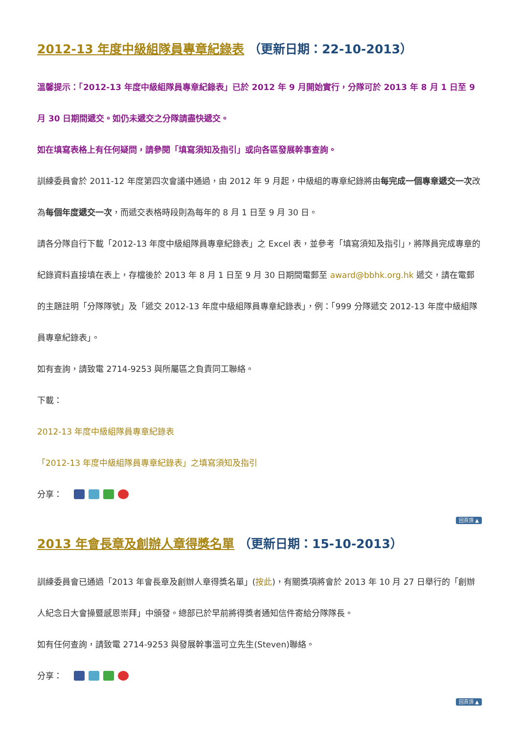2012-13 年度中級組隊員專章紀錄表 （更新日期：22-10-2013）
溫馨提示：「2012-13 年度中級組隊員專章紀錄表」已於 2012 年 9 月開始實行，分隊可於 2013 年 8 月 1 日至 9 月 30 日期間遞交。如仍未遞交之分隊請盡快遞交。
如在填寫表格上有任何疑問，請參閱「填寫須知及指引」或向各區發展幹事查詢。
訓練委員會於 2011-12 年度第四次會議中通過，由 2012 年 9 月起，中級組的專章紀錄將由每完成一個專章遞交一次改為每個年度遞交一次，而遞交表格時段則為每年的 8 月 1 日至 9 月 30 日。
請各分隊自行下載「2012-13 年度中級組隊員專章紀錄表」之 Excel 表，並參考「填寫須知及指引」，將隊員完成專章的紀錄資料直接填在表上，存檔後於 2013 年 8 月 1 日至 9 月 30 日期間電郵至 award@bbhk.org.hk 遞交，請在電郵的主題註明「分隊隊號」及「遞交 2012-13 年度中級組隊員專章紀錄表」，例：「999 分隊遞交 2012-13 年度中級組隊員專章紀錄表」。
如有查詢，請致電 2714-9253 與所屬區之負責同工聯絡。
下載：
2012-13 年度中級組隊員專章紀錄表
「2012-13 年度中級組隊員專章紀錄表」之填寫須知及指引
分享：
回頁頂 ▲
2013 年會長章及創辦人章得獎名單 （更新日期：15-10-2013）
訓練委員會已通過「2013 年會長章及創辦人章得獎名單」(按此)，有關獎項將會於 2013 年 10 月 27 日舉行的「創辦人紀念日大會操暨感恩崇拜」中頒發。總部已於早前將得獎者通知信件寄給分隊隊長。
如有任何查詢，請致電 2714-9253 與發展幹事溫可立先生(Steven)聯絡。
分享：
回頁頂 ▲